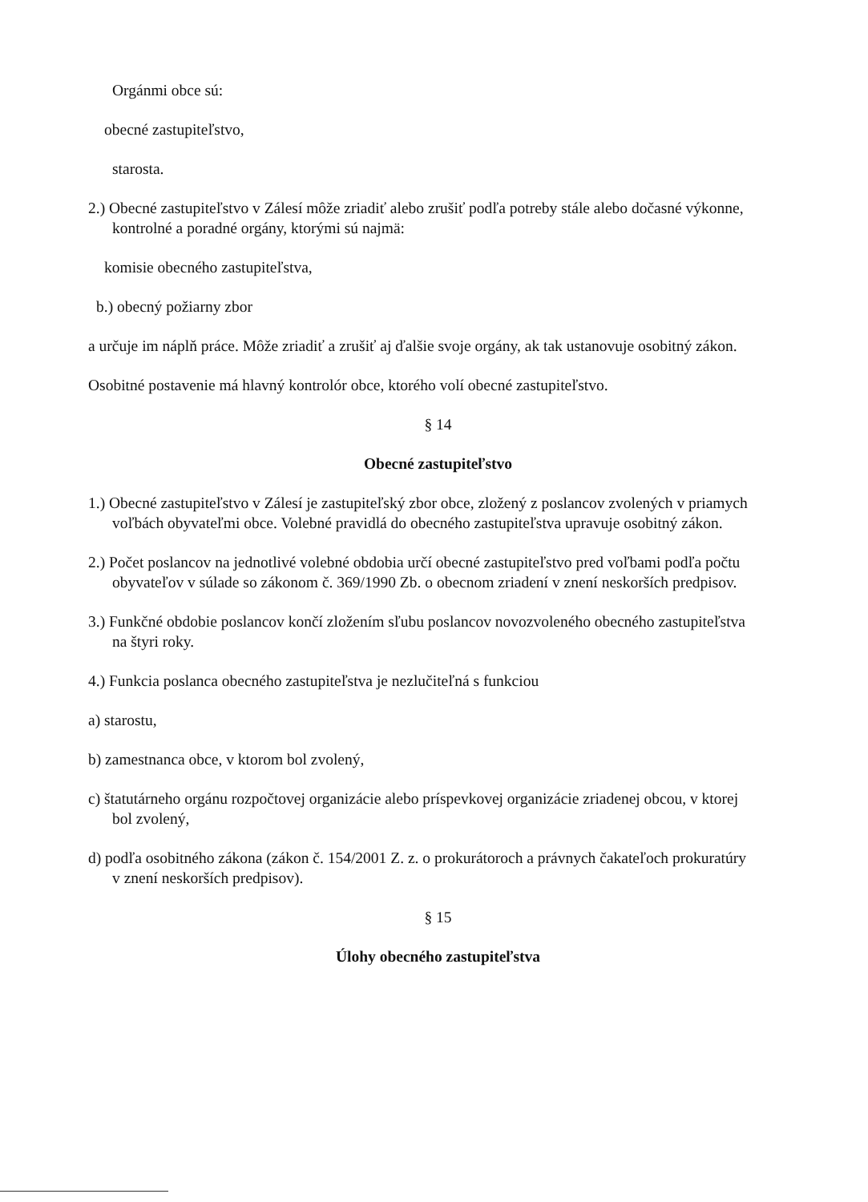Orgánmi obce sú:
obecné zastupiteľstvo,
starosta.
2.) Obecné zastupiteľstvo v Zálesí môže zriadiť alebo zrušiť podľa potreby stále alebo dočasné výkonne, kontrolné a poradné orgány, ktorými sú najmä:
komisie obecného zastupiteľstva,
b.) obecný požiarny zbor
a určuje im náplň práce. Môže zriadiť a zrušiť aj ďalšie svoje orgány, ak tak ustanovuje osobitný zákon.
Osobitné postavenie má hlavný kontrolór obce, ktorého volí obecné zastupiteľstvo.
§ 14
Obecné zastupiteľstvo
1.) Obecné zastupiteľstvo v Zálesí je zastupiteľský zbor obce, zložený z poslancov zvolených v priamych voľbách obyvateľmi obce. Volebné pravidlá do obecného zastupiteľstva upravuje osobitný zákon.
2.) Počet poslancov na jednotlivé volebné obdobia určí obecné zastupiteľstvo pred voľbami podľa počtu obyvateľov v súlade so zákonom č. 369/1990 Zb. o obecnom zriadení v znení neskorších predpisov.
3.) Funkčné obdobie poslancov končí zložením sľubu poslancov novozvoleného obecného zastupiteľstva na štyri roky.
4.) Funkcia poslanca obecného zastupiteľstva je nezlučiteľná s funkciou
a) starostu,
b) zamestnanca obce, v ktorom bol zvolený,
c) štatutárneho orgánu rozpočtovej organizácie alebo príspevkovej organizácie zriadenej obcou, v ktorej bol zvolený,
d) podľa osobitného zákona (zákon č. 154/2001 Z. z. o prokurátoroch a právnych čakateľoch prokuratúry v znení neskorších predpisov).
§ 15
Úlohy obecného zastupiteľstva